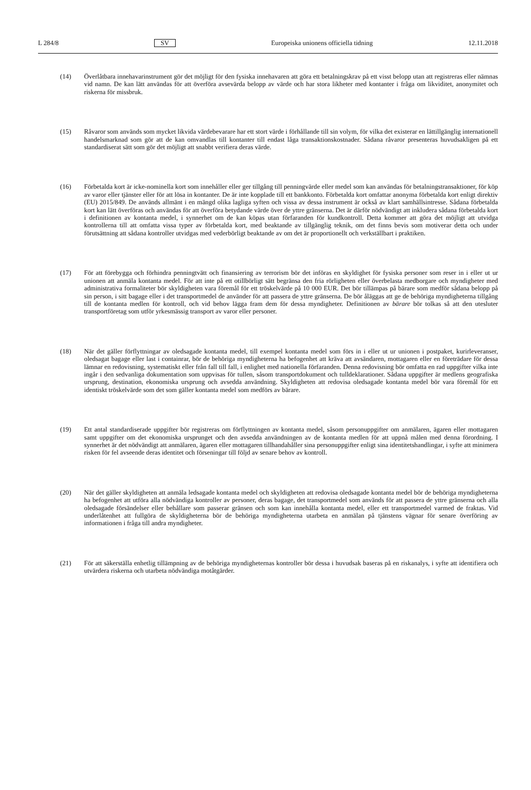L 284/8 SV Europeiska unionens officiella tidning 12.11.2018
(14) Överlåtbara innehavarinstrument gör det möjligt för den fysiska innehavaren att göra ett betalningskrav på ett visst belopp utan att registreras eller nämnas vid namn. De kan lätt användas för att överföra avsevärda belopp av värde och har stora likheter med kontanter i fråga om likviditet, anonymitet och riskerna för missbruk.
(15) Råvaror som används som mycket likvida värdebevarare har ett stort värde i förhållande till sin volym, för vilka det existerar en lättillgänglig internationell handelsmarknad som gör att de kan omvandlas till kontanter till endast låga transaktionskostnader. Sådana råvaror presenteras huvudsakligen på ett standardiserat sätt som gör det möjligt att snabbt verifiera deras värde.
(16) Förbetalda kort är icke-nominella kort som innehåller eller ger tillgång till penningvärde eller medel som kan användas för betalningstransaktioner, för köp av varor eller tjänster eller för att lösa in kontanter. De är inte kopplade till ett bankkonto. Förbetalda kort omfattar anonyma förbetalda kort enligt direktiv (EU) 2015/849. De används allmänt i en mängd olika lagliga syften och vissa av dessa instrument är också av klart samhällsintresse. Sådana förbetalda kort kan lätt överföras och användas för att överföra betydande värde över de yttre gränserna. Det är därför nödvändigt att inkludera sådana förbetalda kort i definitionen av kontanta medel, i synnerhet om de kan köpas utan förfaranden för kundkontroll. Detta kommer att göra det möjligt att utvidga kontrollerna till att omfatta vissa typer av förbetalda kort, med beaktande av tillgänglig teknik, om det finns bevis som motiverar detta och under förutsättning att sådana kontroller utvidgas med vederbörligt beaktande av om det är proportionellt och verkställbart i praktiken.
(17) För att förebygga och förhindra penningtvätt och finansiering av terrorism bör det införas en skyldighet för fysiska personer som reser in i eller ut ur unionen att anmäla kontanta medel. För att inte på ett otillbörligt sätt begränsa den fria rörligheten eller överbelasta medborgare och myndigheter med administrativa formaliteter bör skyldigheten vara föremål för ett tröskelvärde på 10 000 EUR. Det bör tillämpas på bärare som medför sådana belopp på sin person, i sitt bagage eller i det transportmedel de använder för att passera de yttre gränserna. De bör åläggas att ge de behöriga myndigheterna tillgång till de kontanta medlen för kontroll, och vid behov lägga fram dem för dessa myndigheter. Definitionen av bärare bör tolkas så att den utesluter transportföretag som utför yrkesmässig transport av varor eller personer.
(18) När det gäller förflyttningar av oledsagade kontanta medel, till exempel kontanta medel som förs in i eller ut ur unionen i postpaket, kurirleveranser, oledsagat bagage eller last i containrar, bör de behöriga myndigheterna ha befogenhet att kräva att avsändaren, mottagaren eller en företrädare för dessa lämnar en redovisning, systematiskt eller från fall till fall, i enlighet med nationella förfaranden. Denna redovisning bör omfatta en rad uppgifter vilka inte ingår i den sedvanliga dokumentation som uppvisas för tullen, såsom transportdokument och tulldeklarationer. Sådana uppgifter är medlens geografiska ursprung, destination, ekonomiska ursprung och avsedda användning. Skyldigheten att redovisa oledsagade kontanta medel bör vara föremål för ett identiskt tröskelvärde som det som gäller kontanta medel som medförs av bärare.
(19) Ett antal standardiserade uppgifter bör registreras om förflyttningen av kontanta medel, såsom personuppgifter om anmälaren, ägaren eller mottagaren samt uppgifter om det ekonomiska ursprunget och den avsedda användningen av de kontanta medlen för att uppnå målen med denna förordning. I synnerhet är det nödvändigt att anmälaren, ägaren eller mottagaren tillhandahåller sina personuppgifter enligt sina identitetshandlingar, i syfte att minimera risken för fel avseende deras identitet och förseningar till följd av senare behov av kontroll.
(20) När det gäller skyldigheten att anmäla ledsagade kontanta medel och skyldigheten att redovisa oledsagade kontanta medel bör de behöriga myndigheterna ha befogenhet att utföra alla nödvändiga kontroller av personer, deras bagage, det transportmedel som används för att passera de yttre gränserna och alla oledsagade försändelser eller behållare som passerar gränsen och som kan innehålla kontanta medel, eller ett transportmedel varmed de fraktas. Vid underlåtenhet att fullgöra de skyldigheterna bör de behöriga myndigheterna utarbeta en anmälan på tjänstens vägnar för senare överföring av informationen i fråga till andra myndigheter.
(21) För att säkerställa enhetlig tillämpning av de behöriga myndigheternas kontroller bör dessa i huvudsak baseras på en riskanalys, i syfte att identifiera och utvärdera riskerna och utarbeta nödvändiga motåtgärder.